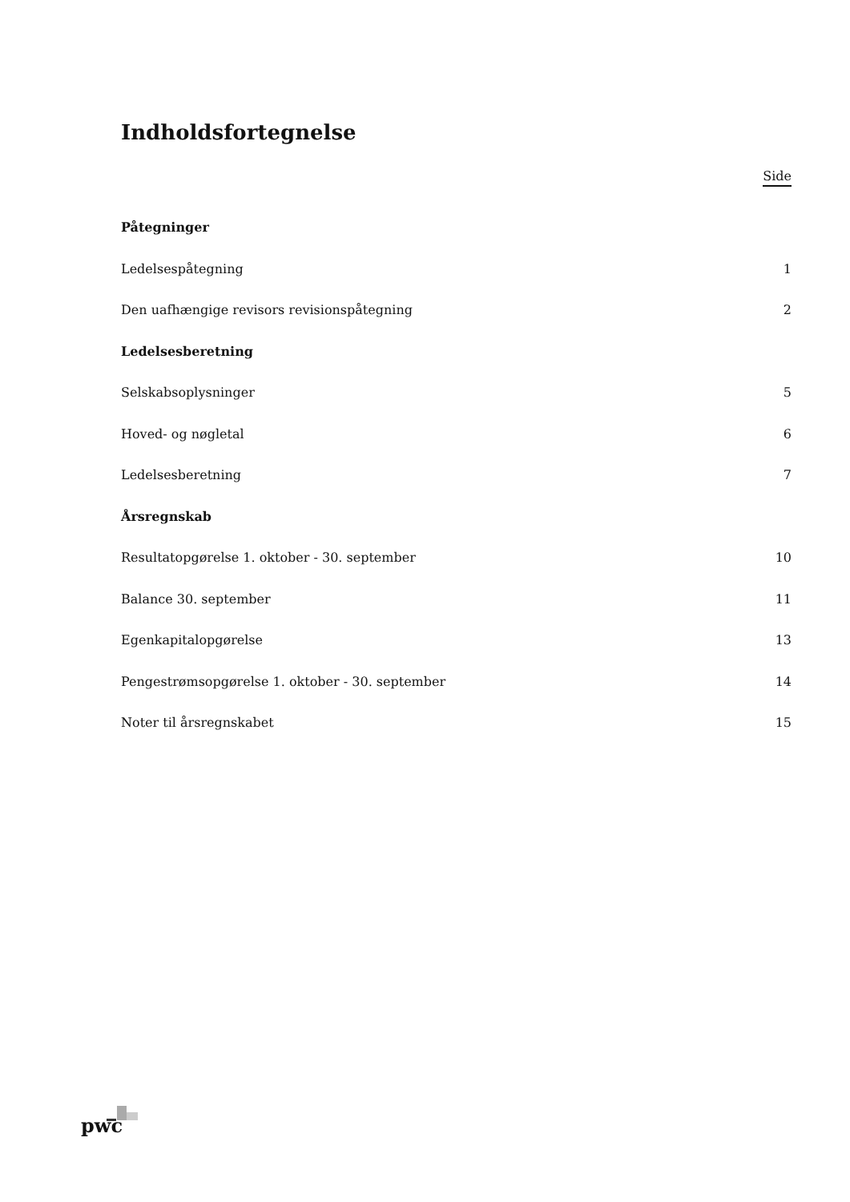Indholdsfortegnelse
Side
Påtegninger
Ledelsespåtegning 1
Den uafhængige revisors revisionspåtegning 2
Ledelsesberetning
Selskabsoplysninger 5
Hoved- og nøgletal 6
Ledelsesberetning 7
Årsregnskab
Resultatopgørelse 1. oktober - 30. september 10
Balance 30. september 11
Egenkapitalopgørelse 13
Pengestrømsopgørelse 1. oktober - 30. september 14
Noter til årsregnskabet 15
pwc